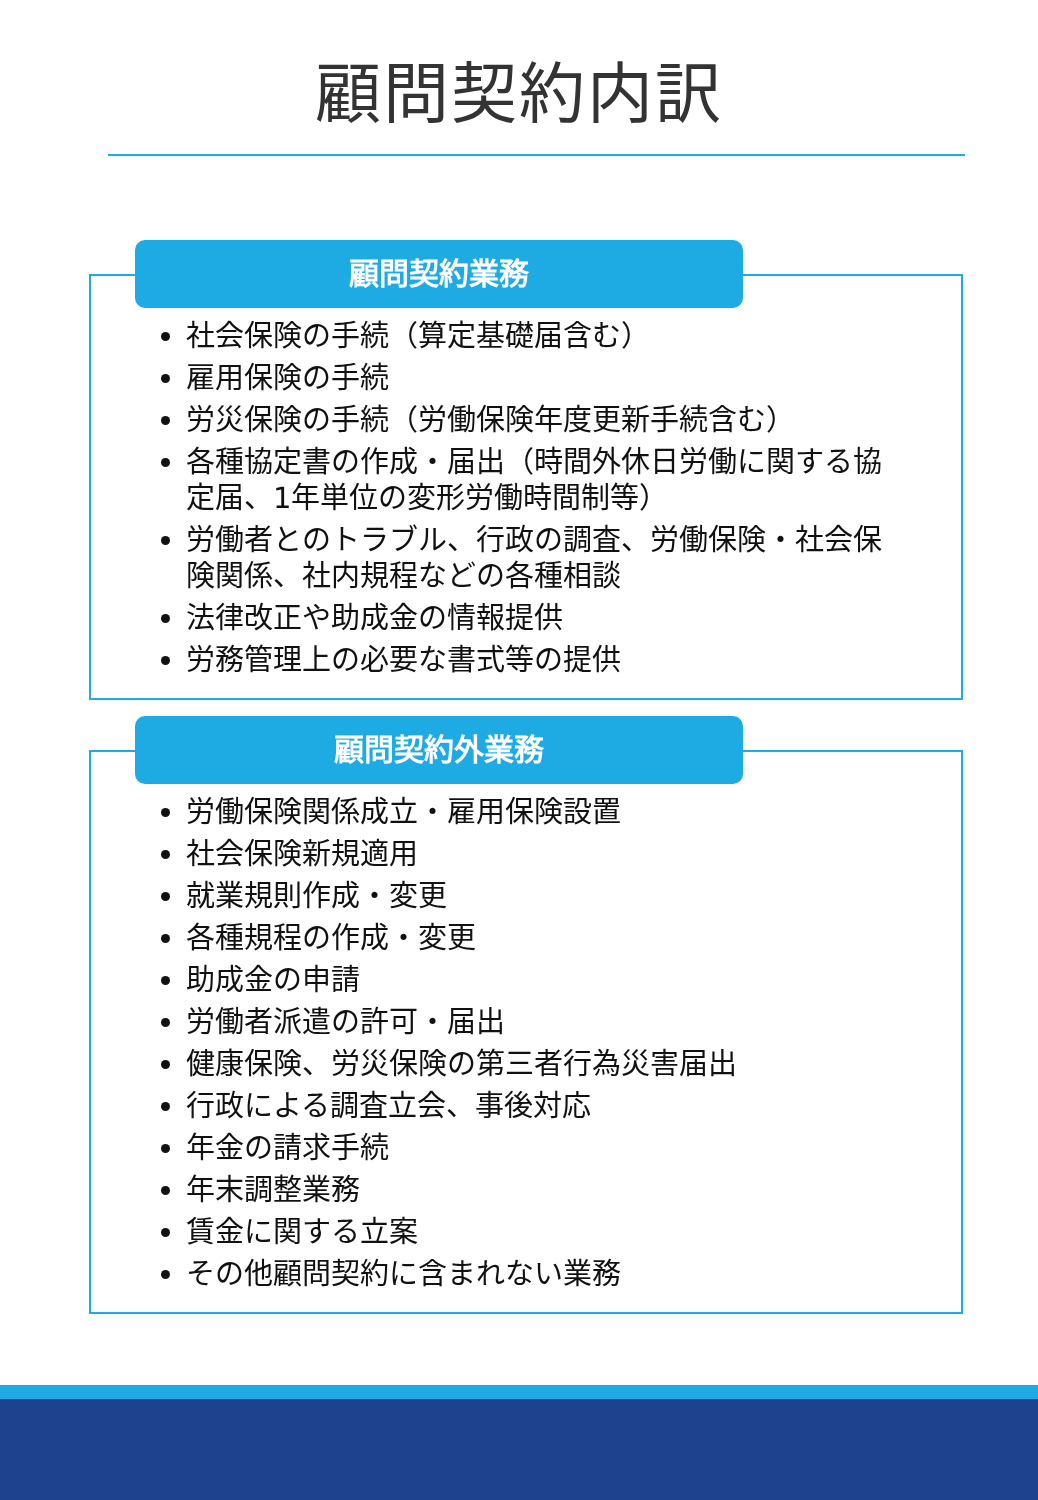顧問契約内訳
顧問契約業務
社会保険の手続（算定基礎届含む）
雇用保険の手続
労災保険の手続（労働保険年度更新手続含む）
各種協定書の作成・届出（時間外休日労働に関する協定届、1年単位の変形労働時間制等）
労働者とのトラブル、行政の調査、労働保険・社会保険関係、社内規程などの各種相談
法律改正や助成金の情報提供
労務管理上の必要な書式等の提供
顧問契約外業務
労働保険関係成立・雇用保険設置
社会保険新規適用
就業規則作成・変更
各種規程の作成・変更
助成金の申請
労働者派遣の許可・届出
健康保険、労災保険の第三者行為災害届出
行政による調査立会、事後対応
年金の請求手続
年末調整業務
賃金に関する立案
その他顧問契約に含まれない業務